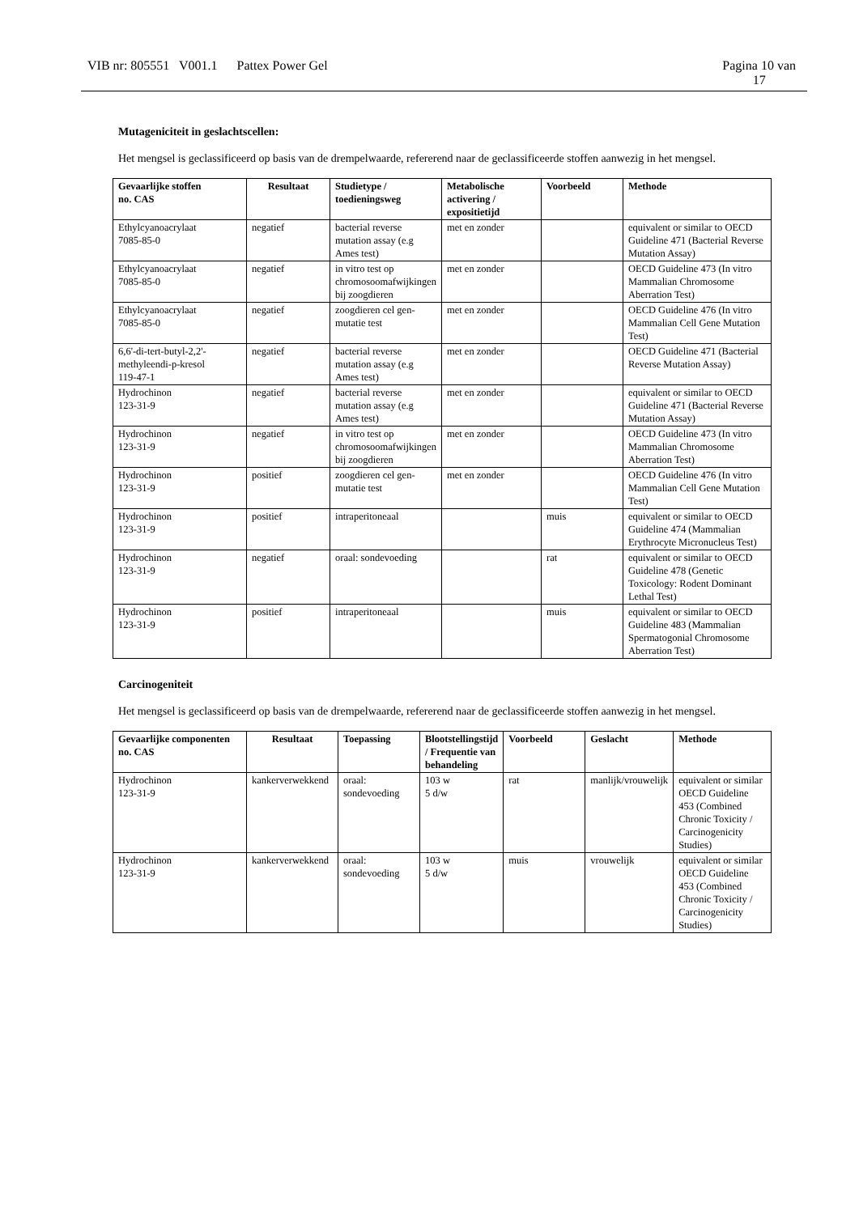VIB nr: 805551 V001.1 Pattex Power Gel Pagina 10 van
17
Mutageniciteit in geslachtscellen:
Het mengsel is geclassificeerd op basis van de drempelwaarde, refererend naar de geclassificeerde stoffen aanwezig in het mengsel.
| Gevaarlijke stoffen no. CAS | Resultaat | Studietype / toedieningsweg | Metabolische activering / expositietijd | Voorbeeld | Methode |
| --- | --- | --- | --- | --- | --- |
| Ethylcyanoacrylaat 7085-85-0 | negatief | bacterial reverse mutation assay (e.g Ames test) | met en zonder | | equivalent or similar to OECD Guideline 471 (Bacterial Reverse Mutation Assay) |
| Ethylcyanoacrylaat 7085-85-0 | negatief | in vitro test op chromosoomafwijkingen bij zoogdieren | met en zonder | | OECD Guideline 473 (In vitro Mammalian Chromosome Aberration Test) |
| Ethylcyanoacrylaat 7085-85-0 | negatief | zoogdieren cel gen-mutatie test | met en zonder | | OECD Guideline 476 (In vitro Mammalian Cell Gene Mutation Test) |
| 6,6'-di-tert-butyl-2,2'-methyleendi-p-kresol 119-47-1 | negatief | bacterial reverse mutation assay (e.g Ames test) | met en zonder | | OECD Guideline 471 (Bacterial Reverse Mutation Assay) |
| Hydrochinon 123-31-9 | negatief | bacterial reverse mutation assay (e.g Ames test) | met en zonder | | equivalent or similar to OECD Guideline 471 (Bacterial Reverse Mutation Assay) |
| Hydrochinon 123-31-9 | negatief | in vitro test op chromosoomafwijkingen bij zoogdieren | met en zonder | | OECD Guideline 473 (In vitro Mammalian Chromosome Aberration Test) |
| Hydrochinon 123-31-9 | positief | zoogdieren cel gen-mutatie test | met en zonder | | OECD Guideline 476 (In vitro Mammalian Cell Gene Mutation Test) |
| Hydrochinon 123-31-9 | positief | intraperitoneaal | | muis | equivalent or similar to OECD Guideline 474 (Mammalian Erythrocyte Micronucleus Test) |
| Hydrochinon 123-31-9 | negatief | oraal: sondevoeding | | rat | equivalent or similar to OECD Guideline 478 (Genetic Toxicology: Rodent Dominant Lethal Test) |
| Hydrochinon 123-31-9 | positief | intraperitoneaal | | muis | equivalent or similar to OECD Guideline 483 (Mammalian Spermatogonial Chromosome Aberration Test) |
Carcinogeniteit
Het mengsel is geclassificeerd op basis van de drempelwaarde, refererend naar de geclassificeerde stoffen aanwezig in het mengsel.
| Gevaarlijke componenten no. CAS | Resultaat | Toepassing | Blootstellingstijd / Frequentie van behandeling | Voorbeeld | Geslacht | Methode |
| --- | --- | --- | --- | --- | --- | --- |
| Hydrochinon 123-31-9 | kankerverwekkend | oraal: sondevoeding | 103 w 5 d/w | rat | manlijk/vrouwelijk | equivalent or similar OECD Guideline 453 (Combined Chronic Toxicity / Carcinogenicity Studies) |
| Hydrochinon 123-31-9 | kankerverwekkend | oraal: sondevoeding | 103 w 5 d/w | muis | vrouwelijk | equivalent or similar OECD Guideline 453 (Combined Chronic Toxicity / Carcinogenicity Studies) |